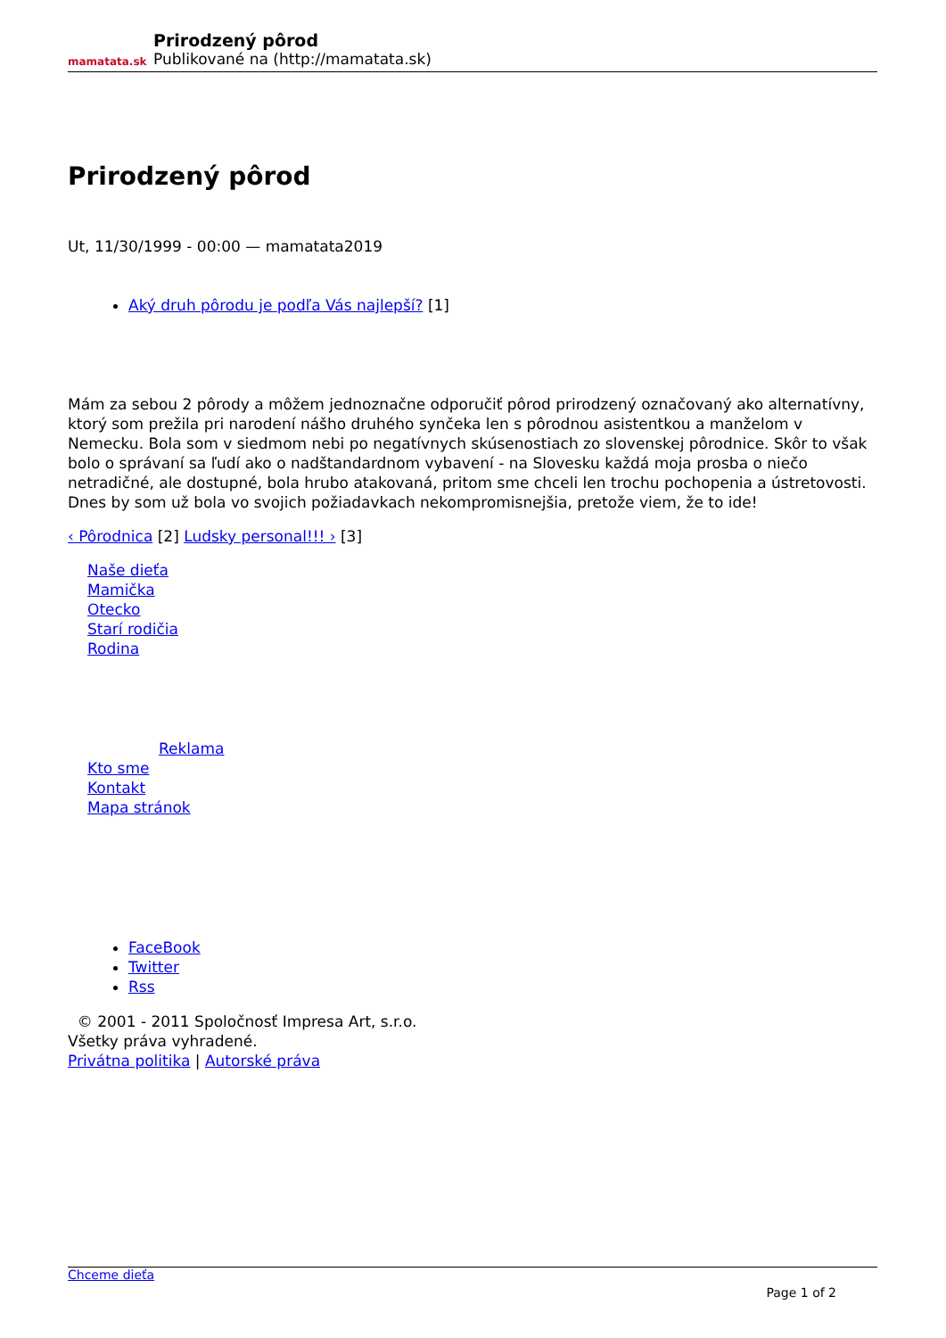mamatata.sk
Prirodzený pôrod
Publikované na (http://mamatata.sk)
Prirodzený pôrod
Ut, 11/30/1999 - 00:00 — mamatata2019
Aký druh pôrodu je podľa Vás najlepší? [1]
Mám za sebou 2 pôrody a môžem jednoznačne odporučiť pôrod prirodzený označovaný ako alternatívny, ktorý som prežila pri narodení nášho druhého synčeka len s pôrodnou asistentkou a manželom v Nemecku. Bola som v siedmom nebi po negatívnych skúsenostiach zo slovenskej pôrodnice. Skôr to však bolo o správaní sa ľudí ako o nadštandardnom vybavení - na Slovesku každá moja prosba o niečo netradičné, ale dostupné, bola hrubo atakovaná, pritom sme chceli len trochu pochopenia a ústretovosti. Dnes by som už bola vo svojich požiadavkach nekompromisnejšia, pretože viem, že to ide!
‹ Pôrodnica [2] Ludsky personal!!! › [3]
Naše dieťa
Mamička
Otecko
Starí rodičia
Rodina
Reklama
Kto sme
Kontakt
Mapa stránok
FaceBook
Twitter
Rss
© 2001 - 2011 Spoločnosť Impresa Art, s.r.o.
Všetky práva vyhradené.
Privátna politika | Autorské práva
Chceme dieťa
Page 1 of 2